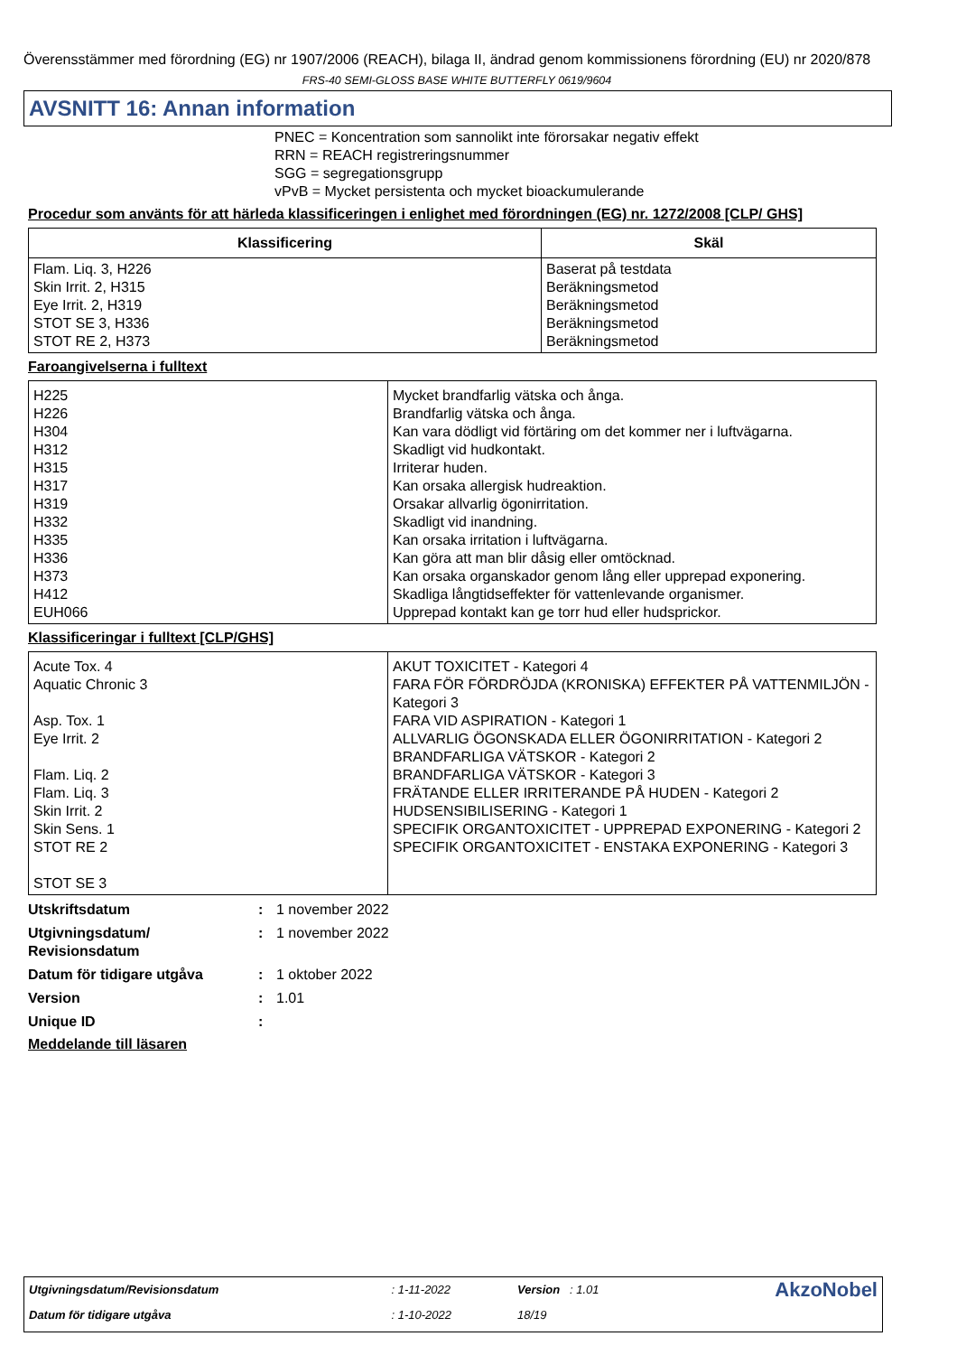Överensstämmer med förordning (EG) nr 1907/2006 (REACH), bilaga II, ändrad genom kommissionens förordning (EU) nr 2020/878
FRS-40 SEMI-GLOSS BASE WHITE BUTTERFLY 0619/9604
AVSNITT 16: Annan information
PNEC = Koncentration som sannolikt inte förorsakar negativ effekt
RRN = REACH registreringsnummer
SGG = segregationsgrupp
vPvB = Mycket persistenta och mycket bioackumulerande
Procedur som använts för att härleda klassificeringen i enlighet med förordningen (EG) nr. 1272/2008 [CLP/ GHS]
| Klassificering | Skäl |
| --- | --- |
| Flam. Liq. 3, H226 Skin Irrit. 2, H315 Eye Irrit. 2, H319 STOT SE 3, H336 STOT RE 2, H373 | Baserat på testdata Beräkningsmetod Beräkningsmetod Beräkningsmetod Beräkningsmetod |
Faroangivelserna i fulltext
| H225 H226 H304 H312 H315 H317 H319 H332 H335 H336 H373 H412 EUH066 | Mycket brandfarlig vätska och ånga. Brandfarlig vätska och ånga. Kan vara dödligt vid förtäring om det kommer ner i luftvägarna. Skadligt vid hudkontakt. Irriterar huden. Kan orsaka allergisk hudreaktion. Orsakar allvarlig ögonirritation. Skadligt vid inandning. Kan orsaka irritation i luftvägarna. Kan göra att man blir dåsig eller omtöcknad. Kan orsaka organskador genom lång eller upprepad exponering. Skadliga långtidseffekter för vattenlevande organismer. Upprepad kontakt kan ge torr hud eller hudsprickor. |
Klassificeringar i fulltext [CLP/GHS]
| Acute Tox. 4 Aquatic Chronic 3 Asp. Tox. 1 Eye Irrit. 2 Flam. Liq. 2 Flam. Liq. 3 Skin Irrit. 2 Skin Sens. 1 STOT RE 2 STOT SE 3 | AKUT TOXICITET - Kategori 4 FARA FÖR FÖRDRÖJDA (KRONISKA) EFFEKTER PÅ VATTENMILJÖN - Kategori 3 FARA VID ASPIRATION - Kategori 1 ALLVARLIG ÖGONSKADA ELLER ÖGONIRRITATION - Kategori 2 BRANDFARLIGA VÄTSKOR - Kategori 2 BRANDFARLIGA VÄTSKOR - Kategori 3 FRÄTANDE ELLER IRRITERANDE PÅ HUDEN - Kategori 2 HUDSENSIBILISERING - Kategori 1 SPECIFIK ORGANTOXICITET - UPPREPAD EXPONERING - Kategori 2 SPECIFIK ORGANTOXICITET - ENSTAKA EXPONERING - Kategori 3 |
Utskriftsdatum: 1 november 2022
Utgivningsdatum/ Revisionsdatum: 1 november 2022
Datum för tidigare utgåva: 1 oktober 2022
Version: 1.01
Unique ID:
Meddelande till läsaren
| Utgivningsdatum/Revisionsdatum | : 1-11-2022 | Version : 1.01 | AkzoNobel |
| Datum för tidigare utgåva | : 1-10-2022 | 18/19 | |